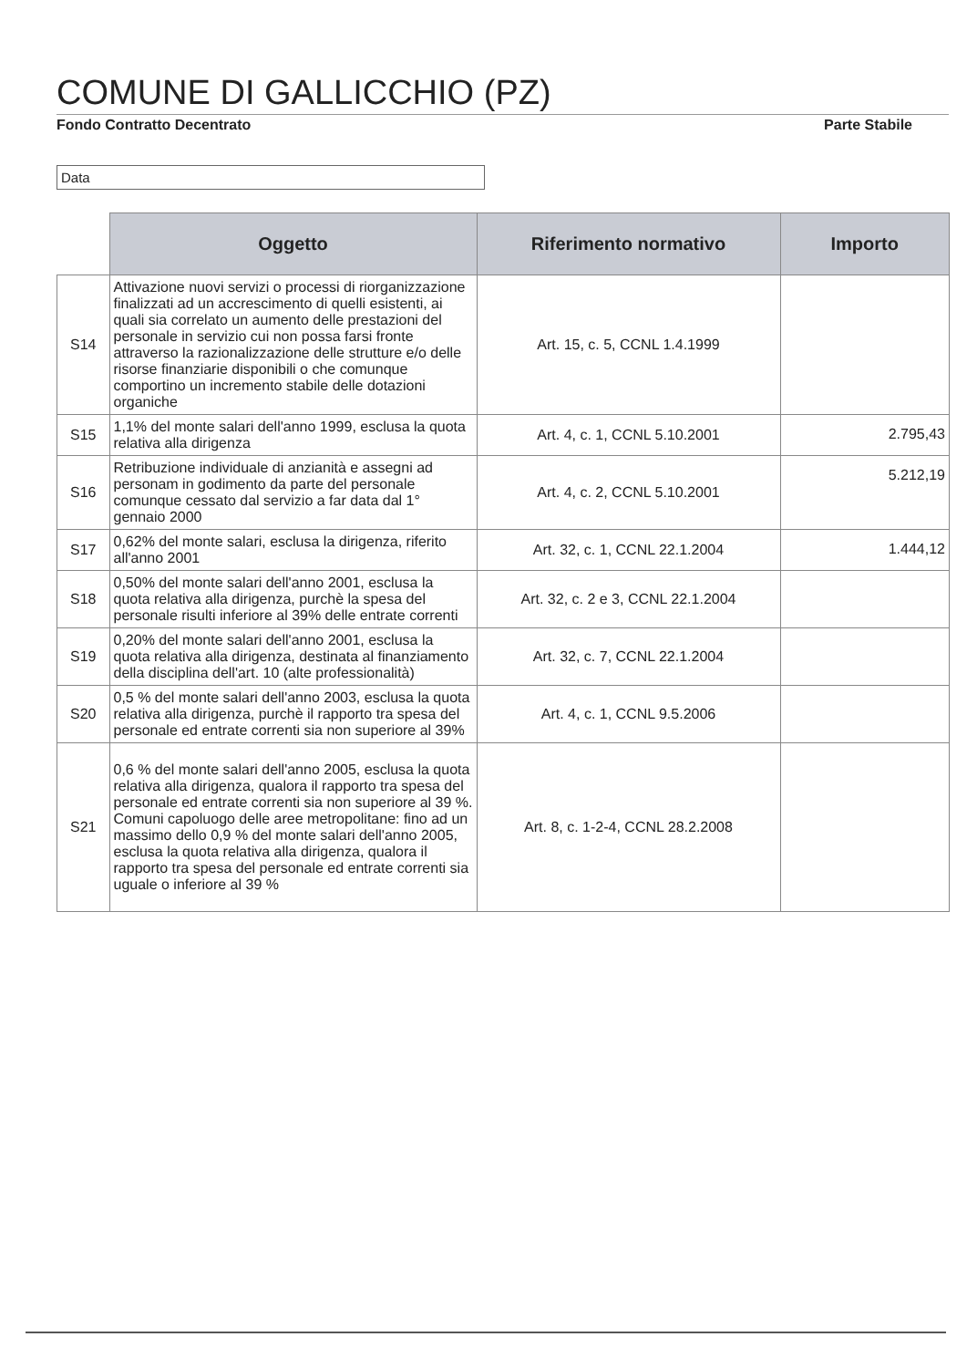COMUNE DI GALLICCHIO (PZ)
Fondo Contratto Decentrato Parte Stabile
Data
| | Oggetto | Riferimento normativo | Importo |
| --- | --- | --- | --- |
| S14 | Attivazione nuovi servizi o processi di riorganizzazione finalizzati ad un accrescimento di quelli esistenti, ai quali sia correlato un aumento delle prestazioni del personale in servizio cui non possa farsi fronte attraverso la razionalizzazione delle strutture e/o delle risorse finanziarie disponibili o che comunque comportino un incremento stabile delle dotazioni organiche | Art. 15, c. 5, CCNL 1.4.1999 | |
| S15 | 1,1% del monte salari dell'anno 1999, esclusa la quota relativa alla dirigenza | Art. 4, c. 1, CCNL 5.10.2001 | 2.795,43 |
| S16 | Retribuzione individuale di anzianità e assegni ad personam in godimento da parte del personale comunque cessato dal servizio a far data dal 1° gennaio 2000 | Art. 4, c. 2, CCNL 5.10.2001 | 5.212,19 |
| S17 | 0,62% del monte salari, esclusa la dirigenza, riferito all'anno 2001 | Art. 32, c. 1, CCNL 22.1.2004 | 1.444,12 |
| S18 | 0,50% del monte salari dell'anno 2001, esclusa la quota relativa alla dirigenza, purchè la spesa del personale risulti inferiore al 39% delle entrate correnti | Art. 32, c. 2 e 3, CCNL 22.1.2004 | |
| S19 | 0,20% del monte salari dell'anno 2001, esclusa la quota relativa alla dirigenza, destinata al finanziamento della disciplina dell'art. 10 (alte professionalità) | Art. 32, c. 7, CCNL 22.1.2004 | |
| S20 | 0,5 % del monte salari dell'anno 2003, esclusa la quota relativa alla dirigenza, purchè il rapporto tra spesa del personale ed entrate correnti sia non superiore al 39% | Art. 4, c. 1, CCNL 9.5.2006 | |
| S21 | 0,6 % del monte salari dell'anno 2005, esclusa la quota relativa alla dirigenza, qualora il rapporto tra spesa del personale ed entrate correnti sia non superiore al 39 %. Comuni capoluogo delle aree metropolitane: fino ad un massimo dello 0,9 % del monte salari dell'anno 2005, esclusa la quota relativa alla dirigenza, qualora il rapporto tra spesa del personale ed entrate correnti sia uguale o inferiore al 39 % | Art. 8, c. 1-2-4, CCNL 28.2.2008 | |